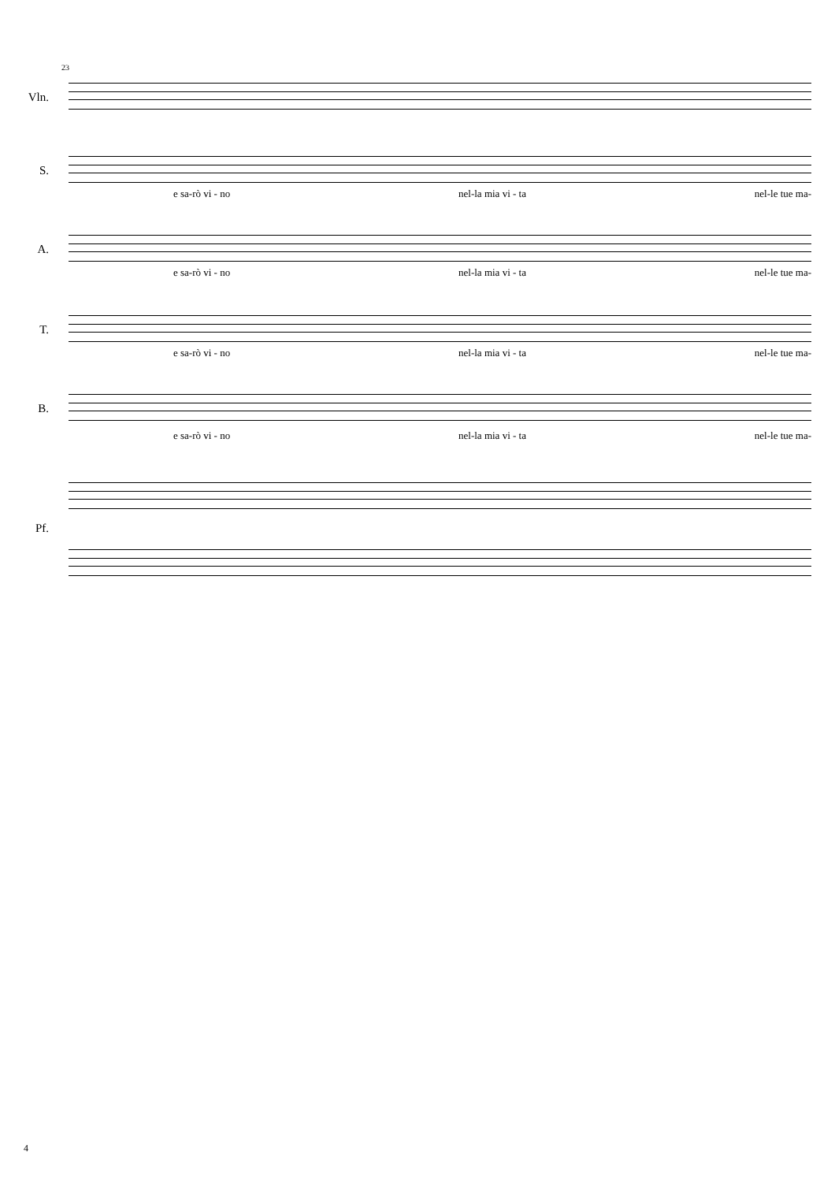23
Vln.
S.
e sa-rò vi - no nel-la mia vi - ta nel-le tue ma-
A.
e sa-rò vi - no nel-la mia vi - ta nel-le tue ma-
T.
e sa-rò vi - no nel-la mia vi - ta nel-le tue ma-
B.
e sa-rò vi - no nel-la mia vi - ta nel-le tue ma-
Pf.
4